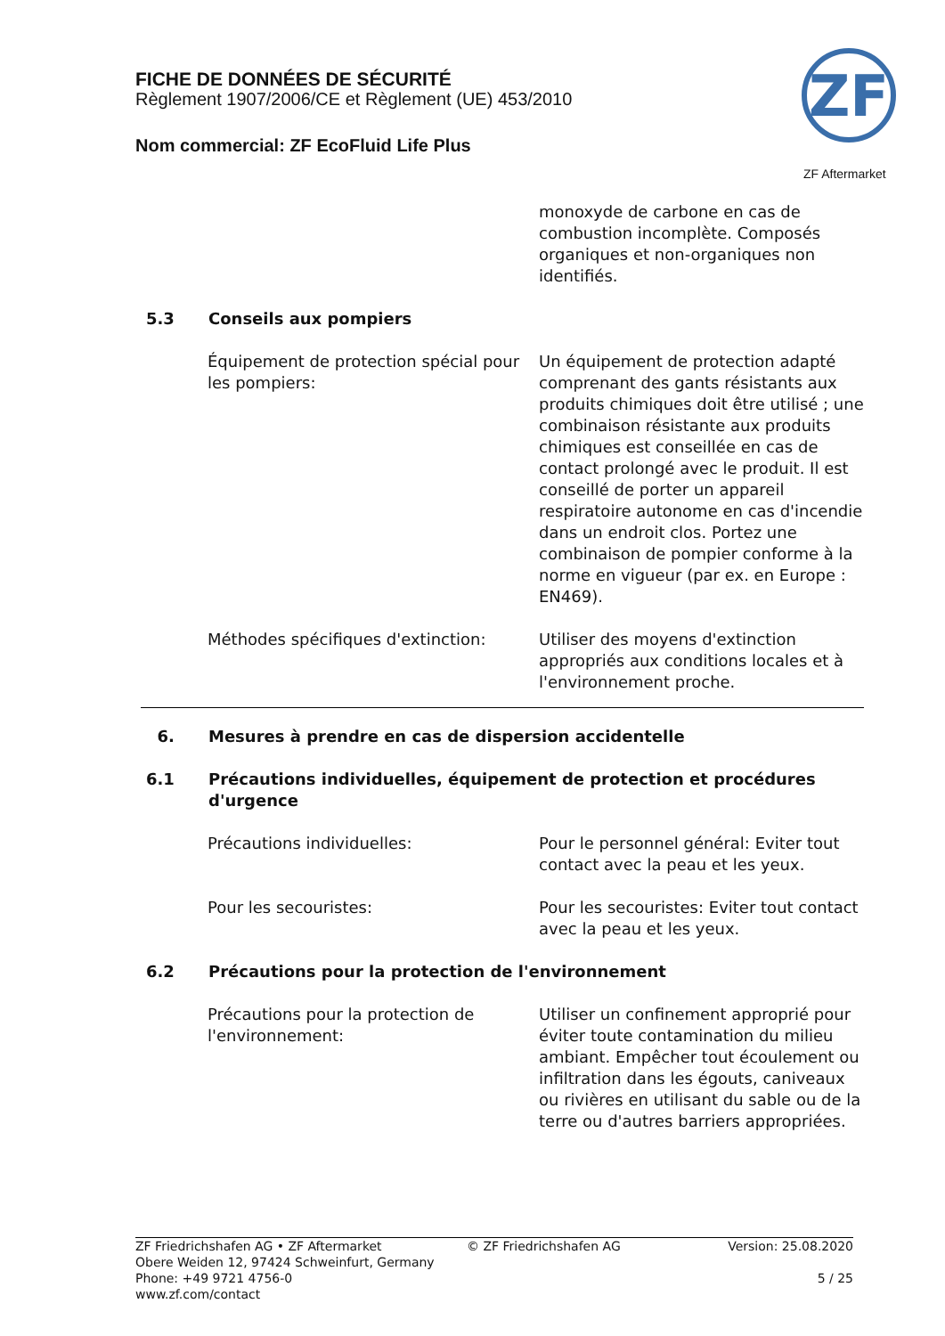FICHE DE DONNÉES DE SÉCURITÉ
Règlement 1907/2006/CE et Règlement (UE) 453/2010
Nom commercial: ZF EcoFluid Life Plus
ZF
ZF Aftermarket
monoxyde de carbone en cas de combustion incomplète. Composés organiques et non-organiques non identifiés.
5.3 Conseils aux pompiers
Équipement de protection spécial pour les pompiers:
Un équipement de protection adapté comprenant des gants résistants aux produits chimiques doit être utilisé ; une combinaison résistante aux produits chimiques est conseillée en cas de contact prolongé avec le produit. Il est conseillé de porter un appareil respiratoire autonome en cas d'incendie dans un endroit clos. Portez une combinaison de pompier conforme à la norme en vigueur (par ex. en Europe : EN469).
Méthodes spécifiques d'extinction: Utiliser des moyens d'extinction appropriés aux conditions locales et à l'environnement proche.
6. Mesures à prendre en cas de dispersion accidentelle
6.1 Précautions individuelles, équipement de protection et procédures d'urgence
Précautions individuelles: Pour le personnel général: Eviter tout contact avec la peau et les yeux.
Pour les secouristes: Pour les secouristes: Eviter tout contact avec la peau et les yeux.
6.2 Précautions pour la protection de l'environnement
Précautions pour la protection de l'environnement:
Utiliser un confinement approprié pour éviter toute contamination du milieu ambiant. Empêcher tout écoulement ou infiltration dans les égouts, caniveaux ou rivières en utilisant du sable ou de la terre ou d'autres barriers appropriées.
ZF Friedrichshafen AG • ZF Aftermarket
Obere Weiden 12, 97424 Schweinfurt, Germany
Phone: +49 9721 4756-0
www.zf.com/contact
© ZF Friedrichshafen AG Version: 25.08.2020
5 / 25